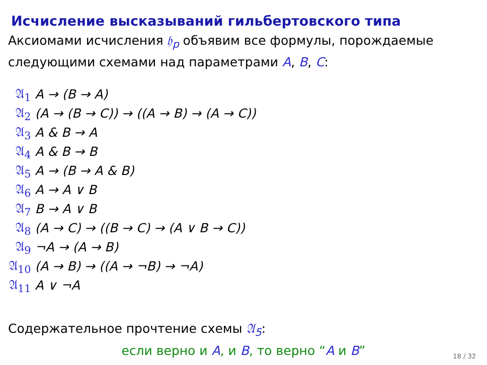Исчисление высказываний гильбертовского типа
Аксиомами исчисления 𝔥<sub>p</sub> объявим все формулы, порождаемые следующими схемами над параметрами A, B, C:
| 𝔄<sub>1</sub> | A → (B → A) |
| 𝔄<sub>2</sub> | (A → (B → C)) → ((A → B) → (A → C)) |
| 𝔄<sub>3</sub> | A & B → A |
| 𝔄<sub>4</sub> | A & B → B |
| 𝔄<sub>5</sub> | A → (B → A & B) |
| 𝔄<sub>6</sub> | A → A ∨ B |
| 𝔄<sub>7</sub> | B → A ∨ B |
| 𝔄<sub>8</sub> | (A → C) → ((B → C) → (A ∨ B → C)) |
| 𝔄<sub>9</sub> | ¬A → (A → B) |
| 𝔄<sub>10</sub> | (A → B) → ((A → ¬B) → ¬A) |
| 𝔄<sub>11</sub> | A ∨ ¬A |
Содержательное прочтение схемы 𝔄<sub>5</sub>:
если верно и A, и B, то верно “A и B”
18 / 32